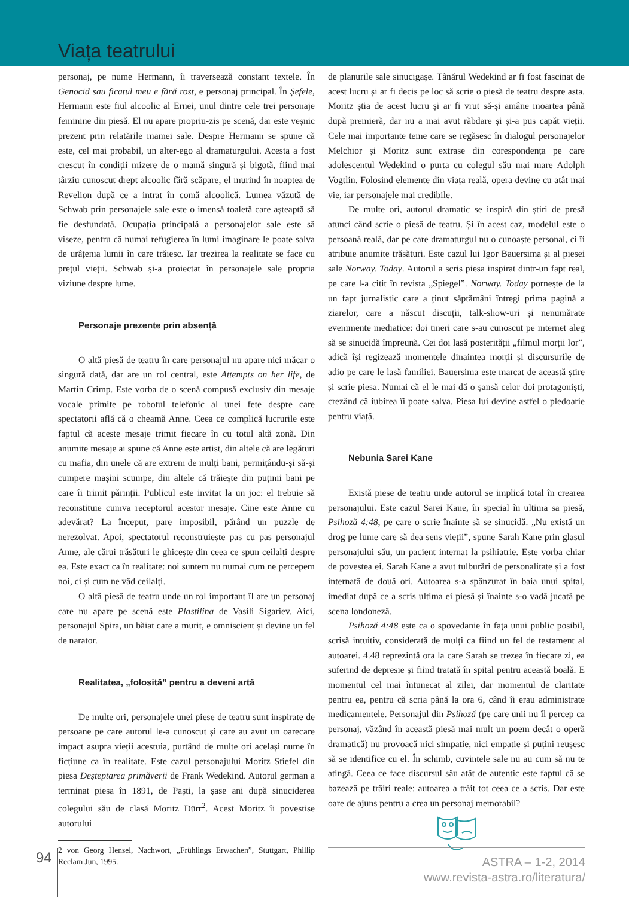Viața teatrului
personaj, pe nume Hermann, îi traversează constant textele. În Genocid sau ficatul meu e fără rost, e personaj principal. În Șefele, Hermann este fiul alcoolic al Ernei, unul dintre cele trei personaje feminine din piesă. El nu apare propriu-zis pe scenă, dar este veșnic prezent prin relatările mamei sale. Despre Hermann se spune că este, cel mai probabil, un alter-ego al dramaturgului. Acesta a fost crescut în condiții mizere de o mamă singură și bigotă, fiind mai târziu cunoscut drept alcoolic fără scăpare, el murind în noaptea de Revelion după ce a intrat în comă alcoolică. Lumea văzută de Schwab prin personajele sale este o imensă toaletă care așteaptă să fie desfundată. Ocupația principală a personajelor sale este să viseze, pentru că numai refugierea în lumi imaginare le poate salva de urâțenia lumii în care trăiesc. Iar trezirea la realitate se face cu prețul vieții. Schwab și-a proiectat în personajele sale propria viziune despre lume.
Personaje prezente prin absență
O altă piesă de teatru în care personajul nu apare nici măcar o singură dată, dar are un rol central, este Attempts on her life, de Martin Crimp. Este vorba de o scenă compusă exclusiv din mesaje vocale primite pe robotul telefonic al unei fete despre care spectatorii află că o cheamă Anne. Ceea ce complică lucrurile este faptul că aceste mesaje trimit fiecare în cu totul altă zonă. Din anumite mesaje ai spune că Anne este artist, din altele că are legături cu mafia, din unele că are extrem de mulți bani, permițându-și să-și cumpere mașini scumpe, din altele că trăiește din puținii bani pe care îi trimit părinții. Publicul este invitat la un joc: el trebuie să reconstituie cumva receptorul acestor mesaje. Cine este Anne cu adevărat? La început, pare imposibil, părând un puzzle de nerezolvat. Apoi, spectatorul reconstruiește pas cu pas personajul Anne, ale cărui trăsături le ghicește din ceea ce spun ceilalți despre ea. Este exact ca în realitate: noi suntem nu numai cum ne percepem noi, ci și cum ne văd ceilalți.
O altă piesă de teatru unde un rol important îl are un personaj care nu apare pe scenă este Plastilina de Vasili Sigariev. Aici, personajul Spira, un băiat care a murit, e omniscient și devine un fel de narator.
Realitatea, „folosită” pentru a deveni artă
De multe ori, personajele unei piese de teatru sunt inspirate de persoane pe care autorul le-a cunoscut și care au avut un oarecare impact asupra vieții acestuia, purtând de multe ori același nume în ficțiune ca în realitate. Este cazul personajului Moritz Stiefel din piesa Deșteptarea primăverii de Frank Wedekind. Autorul german a terminat piesa în 1891, de Paști, la șase ani după sinuciderea colegului său de clasă Moritz Dürr<sup>2</sup>. Acest Moritz îi povestise autorului
2 von Georg Hensel, Nachwort, „Frühlings Erwachen”, Stuttgart, Phillip Reclam Jun, 1995.
de planurile sale sinucigașe. Tânărul Wedekind ar fi fost fascinat de acest lucru și ar fi decis pe loc să scrie o piesă de teatru despre asta. Moritz știa de acest lucru și ar fi vrut să-și amâne moartea până după premieră, dar nu a mai avut răbdare și și-a pus capăt vieții. Cele mai importante teme care se regăsesc în dialogul personajelor Melchior și Moritz sunt extrase din corespondența pe care adolescentul Wedekind o purta cu colegul său mai mare Adolph Vogtlin. Folosind elemente din viața reală, opera devine cu atât mai vie, iar personajele mai credibile.
De multe ori, autorul dramatic se inspiră din știri de presă atunci când scrie o piesă de teatru. Și în acest caz, modelul este o persoană reală, dar pe care dramaturgul nu o cunoaște personal, ci îi atribuie anumite trăsături. Este cazul lui Igor Bauersima și al piesei sale Norway. Today. Autorul a scris piesa inspirat dintr-un fapt real, pe care l-a citit în revista „Spiegel”. Norway. Today pornește de la un fapt jurnalistic care a ținut săptămâni întregi prima pagină a ziarelor, care a născut discuții, talk-show-uri și nenumărate evenimente mediatice: doi tineri care s-au cunoscut pe internet aleg să se sinucidă împreună. Cei doi lasă posterității „filmul morții lor”, adică își regizează momentele dinaintea morții și discursurile de adio pe care le lasă familiei. Bauersima este marcat de această știre și scrie piesa. Numai că el le mai dă o șansă celor doi protagoniști, crezând că iubirea îi poate salva. Piesa lui devine astfel o pledoarie pentru viață.
Nebunia Sarei Kane
Există piese de teatru unde autorul se implică total în crearea personajului. Este cazul Sarei Kane, în special în ultima sa piesă, Psihoză 4:48, pe care o scrie înainte să se sinucidă. „Nu există un drog pe lume care să dea sens vieții”, spune Sarah Kane prin glasul personajului său, un pacient internat la psihiatrie. Este vorba chiar de povestea ei. Sarah Kane a avut tulburări de personalitate și a fost internată de două ori. Autoarea s-a spânzurat în baia unui spital, imediat după ce a scris ultima ei piesă și înainte s-o vadă jucată pe scena londoneză.
Psihoză 4:48 este ca o spovedanie în fața unui public posibil, scrisă intuitiv, considerată de mulți ca fiind un fel de testament al autoarei. 4.48 reprezintă ora la care Sarah se trezea în fiecare zi, ea suferind de depresie și fiind tratată în spital pentru această boală. E momentul cel mai întunecat al zilei, dar momentul de claritate pentru ea, pentru că scria până la ora 6, când îi erau administrate medicamentele. Personajul din Psihoză (pe care unii nu îl percep ca personaj, văzând în această piesă mai mult un poem decât o operă dramatică) nu provoacă nici simpatie, nici empatie și puțini reușesc să se identifice cu el. În schimb, cuvintele sale nu au cum să nu te atingă. Ceea ce face discursul său atât de autentic este faptul că se bazează pe trăiri reale: autoarea a trăit tot ceea ce a scris. Dar este oare de ajuns pentru a crea un personaj memorabil?
94
ASTRA – 1-2, 2014
www.revista-astra.ro/literatura/